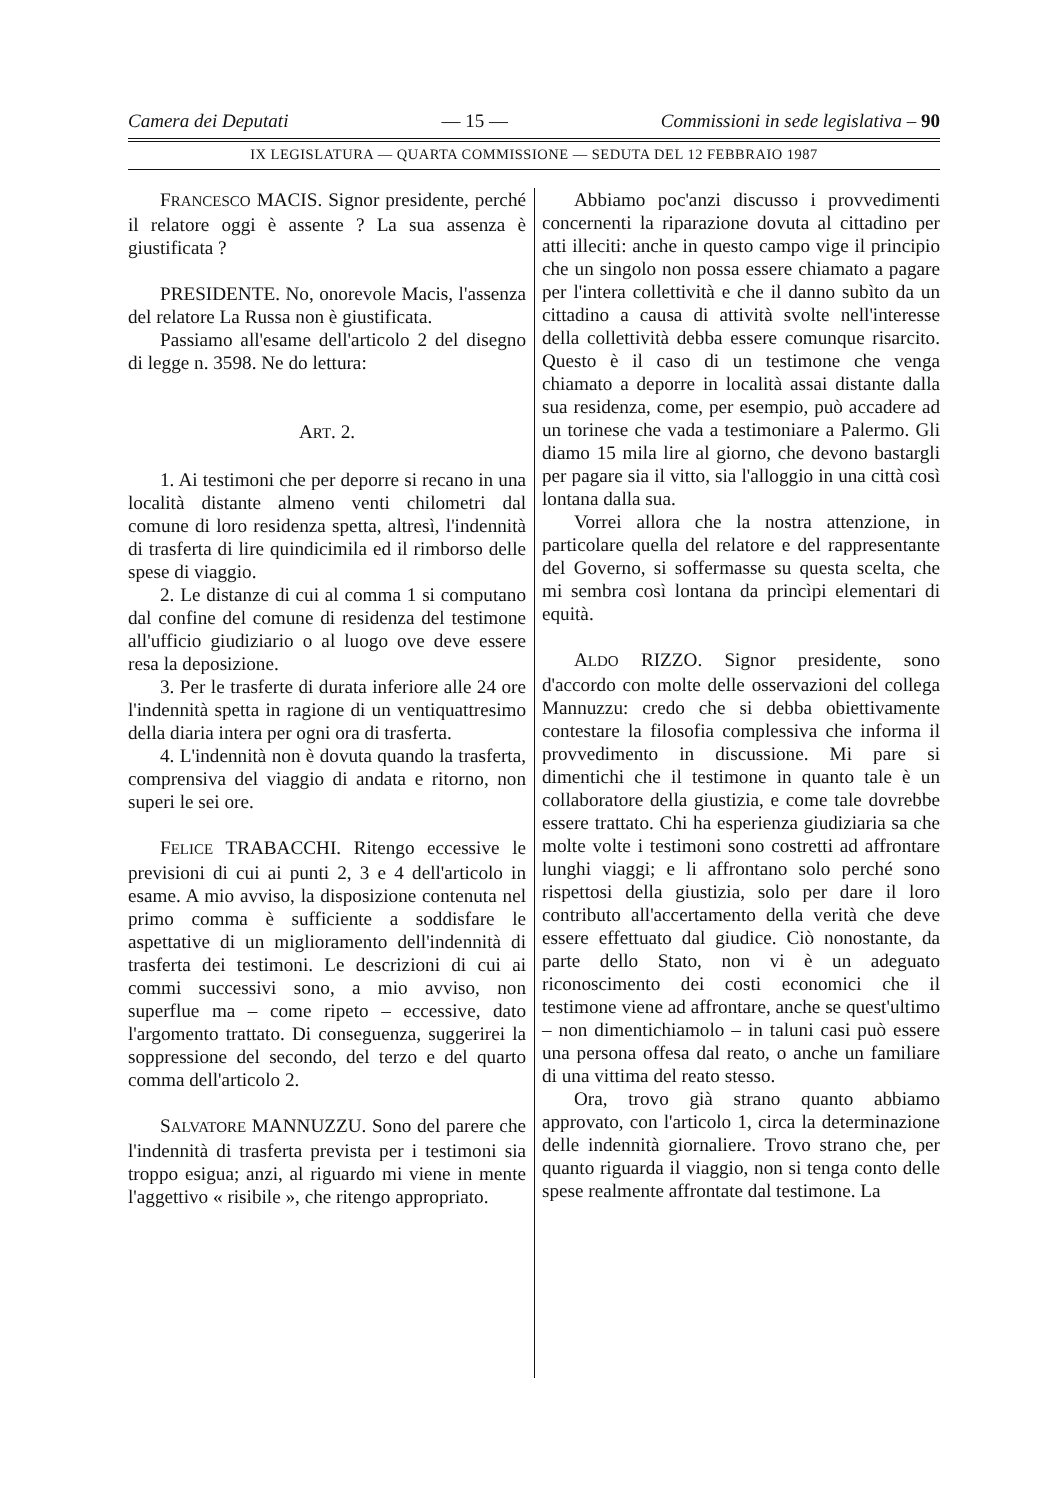Camera dei Deputati — 15 — Commissioni in sede legislativa – 90
IX LEGISLATURA — QUARTA COMMISSIONE — SEDUTA DEL 12 FEBBRAIO 1987
FRANCESCO MACIS. Signor presidente, perché il relatore oggi è assente ? La sua assenza è giustificata ?
PRESIDENTE. No, onorevole Macis, l'assenza del relatore La Russa non è giustificata.
Passiamo all'esame dell'articolo 2 del disegno di legge n. 3598. Ne do lettura:
ART. 2.
1. Ai testimoni che per deporre si recano in una località distante almeno venti chilometri dal comune di loro residenza spetta, altresì, l'indennità di trasferta di lire quindicimila ed il rimborso delle spese di viaggio.
2. Le distanze di cui al comma 1 si computano dal confine del comune di residenza del testimone all'ufficio giudiziario o al luogo ove deve essere resa la deposizione.
3. Per le trasferte di durata inferiore alle 24 ore l'indennità spetta in ragione di un ventiquattresimo della diaria intera per ogni ora di trasferta.
4. L'indennità non è dovuta quando la trasferta, comprensiva del viaggio di andata e ritorno, non superi le sei ore.
FELICE TRABACCHI. Ritengo eccessive le previsioni di cui ai punti 2, 3 e 4 dell'articolo in esame. A mio avviso, la disposizione contenuta nel primo comma è sufficiente a soddisfare le aspettative di un miglioramento dell'indennità di trasferta dei testimoni. Le descrizioni di cui ai commi successivi sono, a mio avviso, non superflue ma – come ripeto – eccessive, dato l'argomento trattato. Di conseguenza, suggerirei la soppressione del secondo, del terzo e del quarto comma dell'articolo 2.
SALVATORE MANNUZZU. Sono del parere che l'indennità di trasferta prevista per i testimoni sia troppo esigua; anzi, al riguardo mi viene in mente l'aggettivo « risibile », che ritengo appropriato.
Abbiamo poc'anzi discusso i provvedimenti concernenti la riparazione dovuta al cittadino per atti illeciti: anche in questo campo vige il principio che un singolo non possa essere chiamato a pagare per l'intera collettività e che il danno subìto da un cittadino a causa di attività svolte nell'interesse della collettività debba essere comunque risarcito. Questo è il caso di un testimone che venga chiamato a deporre in località assai distante dalla sua residenza, come, per esempio, può accadere ad un torinese che vada a testimoniare a Palermo. Gli diamo 15 mila lire al giorno, che devono bastargli per pagare sia il vitto, sia l'alloggio in una città così lontana dalla sua.
Vorrei allora che la nostra attenzione, in particolare quella del relatore e del rappresentante del Governo, si soffermasse su questa scelta, che mi sembra così lontana da princìpi elementari di equità.
ALDO RIZZO. Signor presidente, sono d'accordo con molte delle osservazioni del collega Mannuzzu: credo che si debba obiettivamente contestare la filosofia complessiva che informa il provvedimento in discussione. Mi pare si dimentichi che il testimone in quanto tale è un collaboratore della giustizia, e come tale dovrebbe essere trattato. Chi ha esperienza giudiziaria sa che molte volte i testimoni sono costretti ad affrontare lunghi viaggi; e li affrontano solo perché sono rispettosi della giustizia, solo per dare il loro contributo all'accertamento della verità che deve essere effettuato dal giudice. Ciò nonostante, da parte dello Stato, non vi è un adeguato riconoscimento dei costi economici che il testimone viene ad affrontare, anche se quest'ultimo – non dimentichiamolo – in taluni casi può essere una persona offesa dal reato, o anche un familiare di una vittima del reato stesso.
Ora, trovo già strano quanto abbiamo approvato, con l'articolo 1, circa la determinazione delle indennità giornaliere. Trovo strano che, per quanto riguarda il viaggio, non si tenga conto delle spese realmente affrontate dal testimone. La